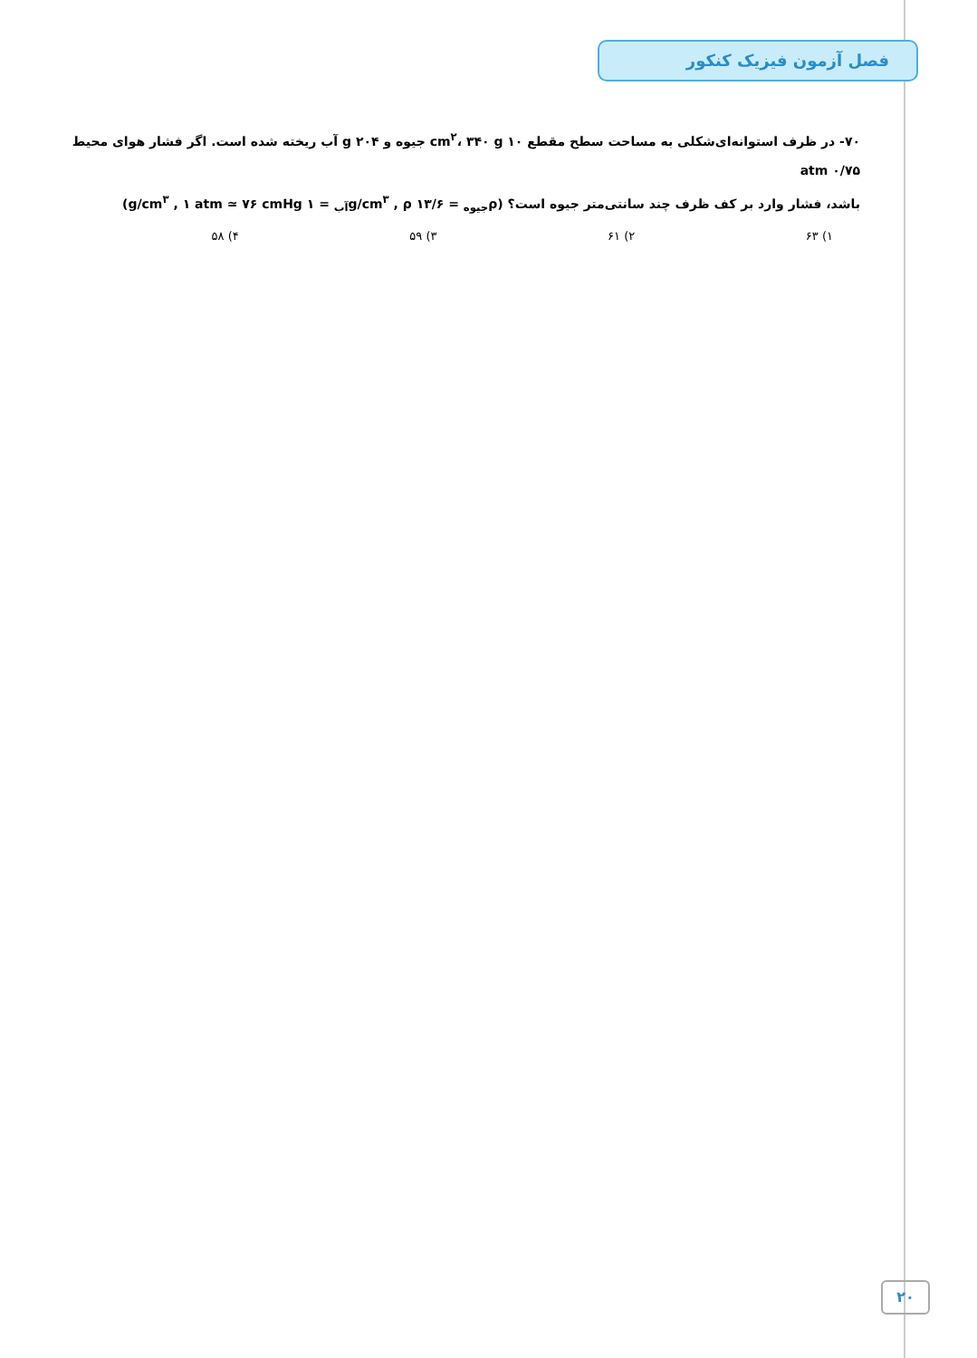فصل آزمون فیزیک کنکور
۷۰- در ظرف استوانه‌ای‌شکلی به مساحت سطح مقطع ۱۰ cm<sup>۲</sup>، ۳۴۰ g جیوه و ۲۰۴ g آب ریخته شده است. اگر فشار هوای محیط ۰/۷۵ atm
باشد، فشار وارد بر کف ظرف چند سانتی‌متر جیوه است؟ (ρ<sub>جیوه</sub> = ۱۳/۶ g/cm<sup>۳</sup> , ρ<sub>آب</sub> = ۱ g/cm<sup>۳</sup> , ۱ atm ≃ ۷۶ cmHg)
۱) ۶۳ ۲) ۶۱ ۳) ۵۹ ۴) ۵۸
۲۰